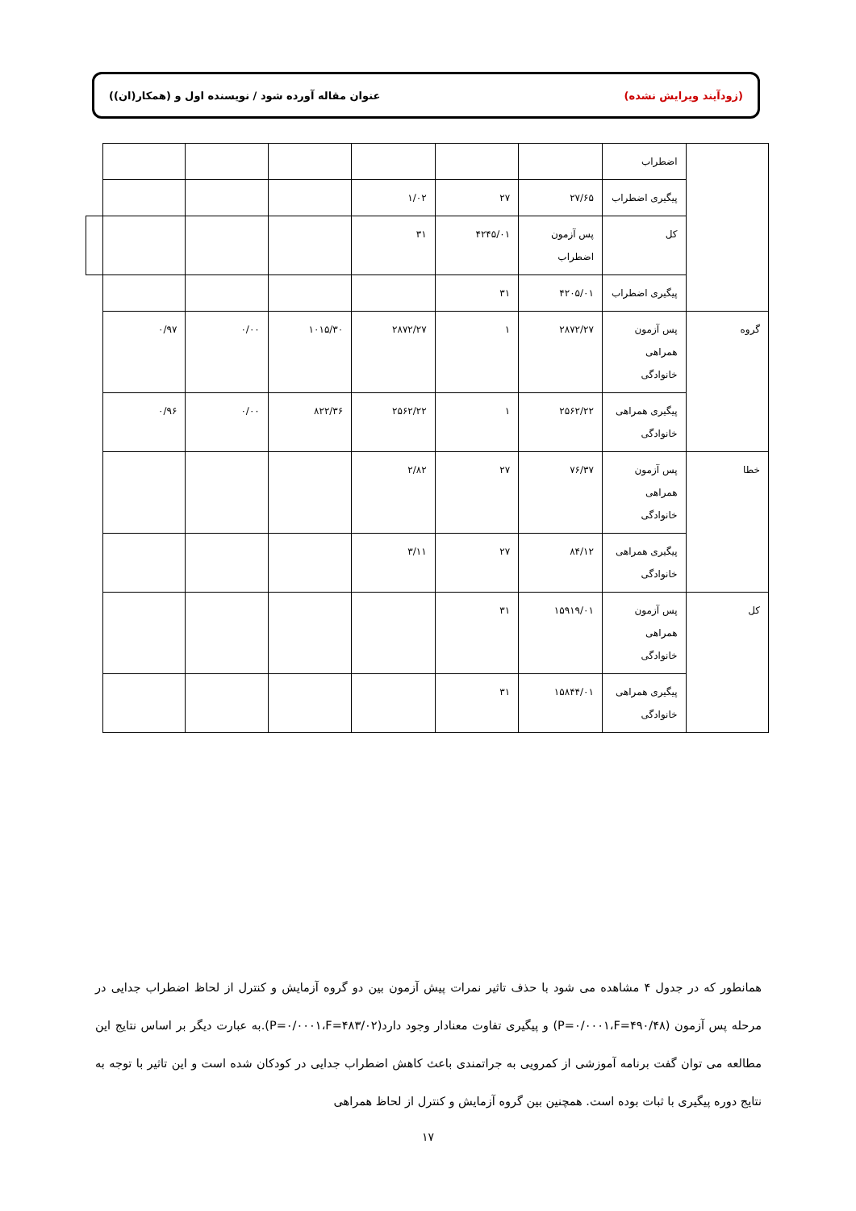(زودآیند ویرایش نشده) عنوان مقاله آورده شود / نویسنده اول و (همکار(ان))
| | اضطراب | | | | | | | |
| | پیگیری اضطراب | ۲۷/۶۵ | ۲۷ | ۱/۰۲ | | | | |
| | کل | پس آزمون اضطراب | ۴۲۴۵/۰۱ | ۳۱ | | | | |
| | پیگیری اضطراب | ۴۲۰۵/۰۱ | ۳۱ | | | | | |
| گروه | پس آزمون همراهی خانوادگی | ۲۸۷۲/۲۷ | ۱ | ۲۸۷۲/۲۷ | ۱۰۱۵/۳۰ | ۰/۰۰ | ۰/۹۷ | |
| | پیگیری همراهی خانوادگی | ۲۵۶۲/۲۲ | ۱ | ۲۵۶۲/۲۲ | ۸۲۲/۳۶ | ۰/۰۰ | ۰/۹۶ | |
| خطا | پس آزمون همراهی خانوادگی | ۷۶/۳۷ | ۲۷ | ۲/۸۲ | | | | |
| | پیگیری همراهی خانوادگی | ۸۴/۱۲ | ۲۷ | ۳/۱۱ | | | | |
| کل | پس آزمون همراهی خانوادگی | ۱۵۹۱۹/۰۱ | ۳۱ | | | | | |
| | پیگیری همراهی خانوادگی | ۱۵۸۴۴/۰۱ | ۳۱ | | | | | |
همانطور که در جدول ۴ مشاهده می شود با حذف تاثیر نمرات پیش آزمون بین دو گروه آزمایش و کنترل از لحاظ اضطراب جدایی در مرحله پس آزمون (P=۰/۰۰۰۱،F=۴۹۰/۴۸) و پیگیری تفاوت معنادار وجود دارد(P=۰/۰۰۰۱،F=۴۸۳/۰۲).به عبارت دیگر بر اساس نتایج این مطالعه می توان گفت برنامه آموزشی از کمرویی به جراتمندی باعث کاهش اضطراب جدایی در کودکان شده است و این تاثیر با توجه به نتایج دوره پیگیری با ثبات بوده است. همچنین بین گروه آزمایش و کنترل از لحاظ همراهی
۱۷